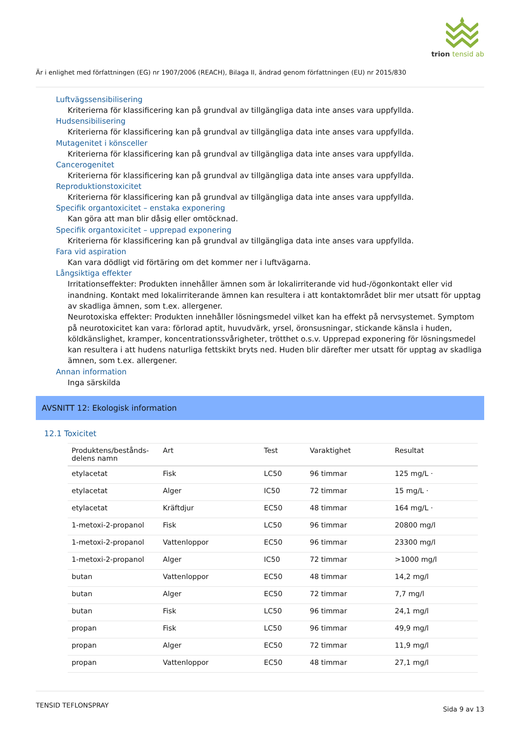trion tensid ab
Är i enlighet med författningen (EG) nr 1907/2006 (REACH), Bilaga II, ändrad genom författningen (EU) nr 2015/830
Luftvägssensibilisering
Kriterierna för klassificering kan på grundval av tillgängliga data inte anses vara uppfyllda.
Hudsensibilisering
Kriterierna för klassificering kan på grundval av tillgängliga data inte anses vara uppfyllda.
Mutagenitet i könsceller
Kriterierna för klassificering kan på grundval av tillgängliga data inte anses vara uppfyllda.
Cancerogenitet
Kriterierna för klassificering kan på grundval av tillgängliga data inte anses vara uppfyllda.
Reproduktionstoxicitet
Kriterierna för klassificering kan på grundval av tillgängliga data inte anses vara uppfyllda.
Specifik organtoxicitet – enstaka exponering
Kan göra att man blir dåsig eller omtöcknad.
Specifik organtoxicitet – upprepad exponering
Kriterierna för klassificering kan på grundval av tillgängliga data inte anses vara uppfyllda.
Fara vid aspiration
Kan vara dödligt vid förtäring om det kommer ner i luftvägarna.
Långsiktiga effekter
Irritationseffekter: Produkten innehåller ämnen som är lokalirriterande vid hud-/ögonkontakt eller vid inandning. Kontakt med lokalirriterande ämnen kan resultera i att kontaktområdet blir mer utsatt för upptag av skadliga ämnen, som t.ex. allergener.
Neurotoxiska effekter: Produkten innehåller lösningsmedel vilket kan ha effekt på nervsystemet. Symptom på neurotoxicitet kan vara: förlorad aptit, huvudvärk, yrsel, öronsusningar, stickande känsla i huden, köldkänslighet, kramper, koncentrationssvårigheter, trötthet o.s.v. Upprepad exponering för lösningsmedel kan resultera i att hudens naturliga fettskikt bryts ned. Huden blir därefter mer utsatt för upptag av skadliga ämnen, som t.ex. allergener.
Annan information
Inga särskilda
AVSNITT 12: Ekologisk information
12.1 Toxicitet
| Produktens/bestånds-delens namn | Art | Test | Varaktighet | Resultat |
| --- | --- | --- | --- | --- |
| etylacetat | Fisk | LC50 | 96 timmar | 125 mg/L · |
| etylacetat | Alger | IC50 | 72 timmar | 15 mg/L · |
| etylacetat | Kräftdjur | EC50 | 48 timmar | 164 mg/L · |
| 1-metoxi-2-propanol | Fisk | LC50 | 96 timmar | 20800 mg/l |
| 1-metoxi-2-propanol | Vattenloppor | EC50 | 96 timmar | 23300 mg/l |
| 1-metoxi-2-propanol | Alger | IC50 | 72 timmar | >1000 mg/l |
| butan | Vattenloppor | EC50 | 48 timmar | 14,2 mg/l |
| butan | Alger | EC50 | 72 timmar | 7,7 mg/l |
| butan | Fisk | LC50 | 96 timmar | 24,1 mg/l |
| propan | Fisk | LC50 | 96 timmar | 49,9 mg/l |
| propan | Alger | EC50 | 72 timmar | 11,9 mg/l |
| propan | Vattenloppor | EC50 | 48 timmar | 27,1 mg/l |
TENSID TEFLONSPRAY Sida 9 av 13